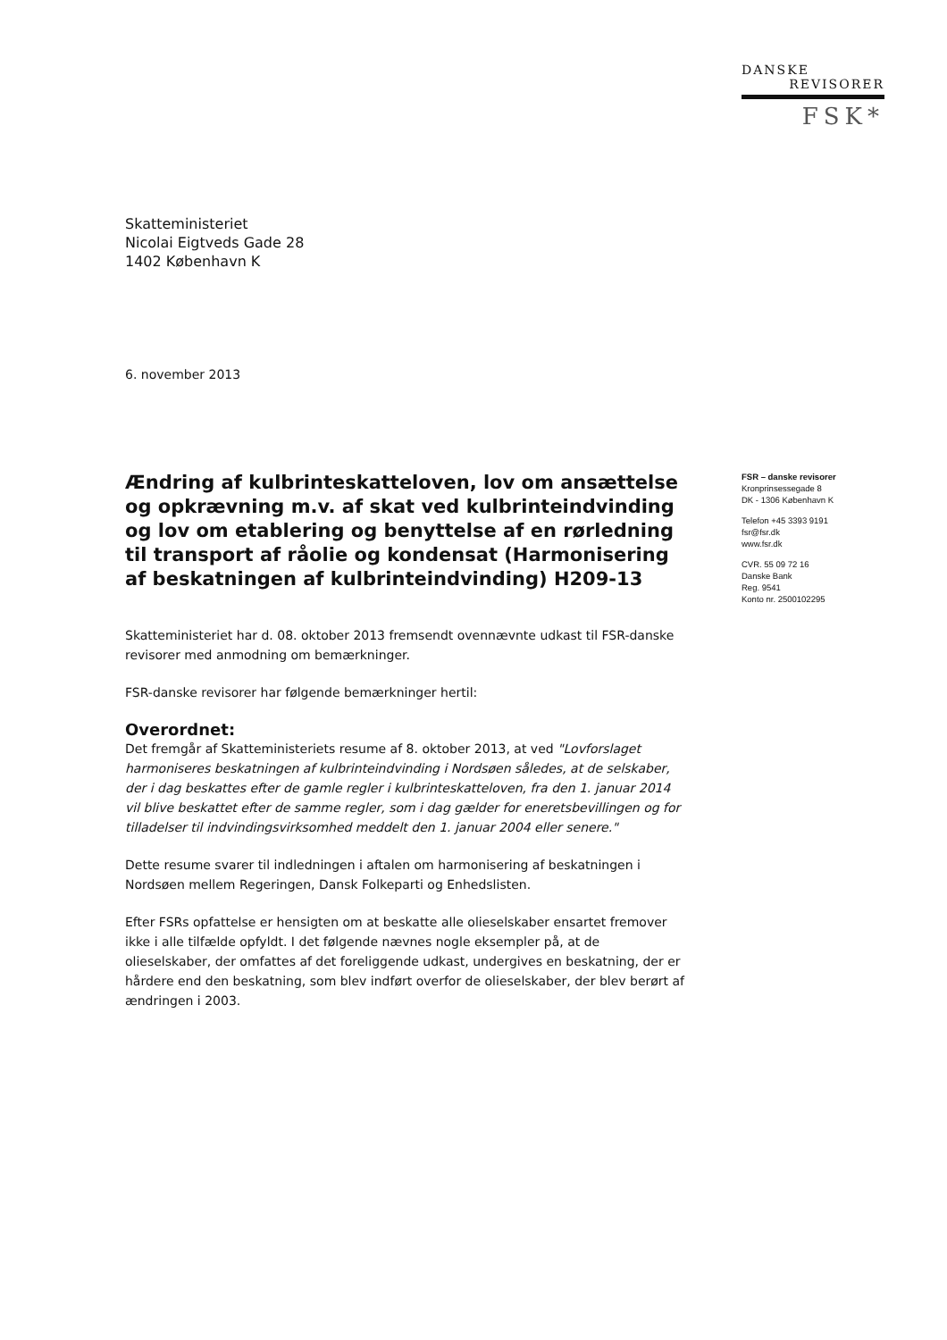DANSKE
REVISORER
FSK*
Skatteministeriet
Nicolai Eigtveds Gade 28
1402 København K
6. november 2013
Ændring af kulbrinteskatteloven, lov om ansættelse og opkrævning m.v. af skat ved kulbrinteindvinding og lov om etablering og benyttelse af en rørledning til transport af råolie og kondensat (Harmonisering af beskatningen af kulbrinteindvinding) H209-13
Skatteministeriet har d. 08. oktober 2013 fremsendt ovennævnte udkast til FSR-danske revisorer med anmodning om bemærkninger.
FSR-danske revisorer har følgende bemærkninger hertil:
Overordnet:
Det fremgår af Skatteministeriets resume af 8. oktober 2013, at ved "Lovforslaget harmoniseres beskatningen af kulbrinteindvinding i Nordsøen således, at de selskaber, der i dag beskattes efter de gamle regler i kulbrinteskatteloven, fra den 1. januar 2014 vil blive beskattet efter de samme regler, som i dag gælder for eneretsbevillingen og for tilladelser til indvindingsvirksomhed meddelt den 1. januar 2004 eller senere."
Dette resume svarer til indledningen i aftalen om harmonisering af beskatningen i Nordsøen mellem Regeringen, Dansk Folkeparti og Enhedslisten.
Efter FSRs opfattelse er hensigten om at beskatte alle olieselskaber ensartet fremover ikke i alle tilfælde opfyldt. I det følgende nævnes nogle eksempler på, at de olieselskaber, der omfattes af det foreliggende udkast, undergives en beskatning, der er hårdere end den beskatning, som blev indført overfor de olieselskaber, der blev berørt af ændringen i 2003.
FSR – danske revisorer
Kronprinsessegade 8
DK - 1306 København K
Telefon +45 3393 9191
fsr@fsr.dk
www.fsr.dk
CVR. 55 09 72 16
Danske Bank
Reg. 9541
Konto nr. 2500102295